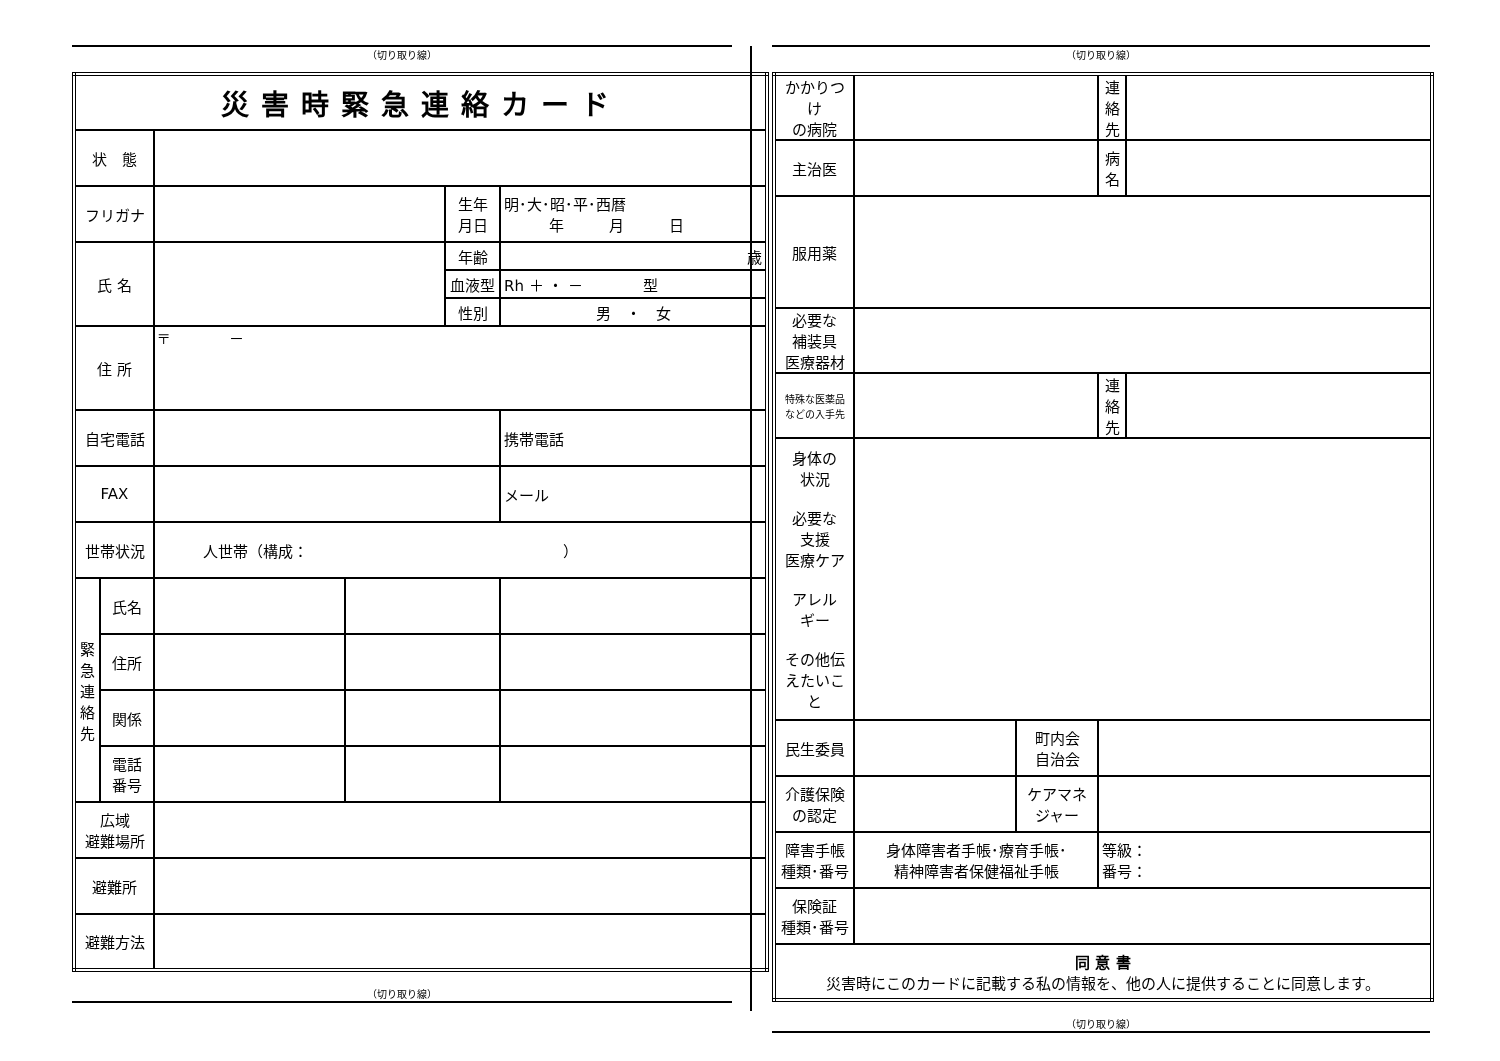（切り取り線）
| 災害時緊急連絡カード | | | | | |
| 状 態 | | | | | |
| フリガナ | | | | 生年 月日 | 明･大･昭･平･西暦 年 月 日 |
| 氏 名 | | | | 年齢 | 歳 |
| | | | | 血液型 | Rh ＋ ・ － 型 |
| | | | | 性別 | 男 ・ 女 |
| 住 所 | | 〒 － | | | |
| 自宅電話 | | | | | 携帯電話 |
| FAX | | | | | メール |
| 世帯状況 | | 人世帯（構成： ） | | | |
| 緊急連絡先 | 氏名 | | | | |
| | 住所 | | | | |
| | 関係 | | | | |
| | 電話 番号 | | | | |
| 広域 避難場所 | | | | | |
| 避難所 | | | | | |
| 避難方法 | | | | | |
（切り取り線）
（切り取り線）
| かかりつけ の病院 | | | 連絡先 | |
| 主治医 | | | 病名 | |
| 服用薬 | | | | |
| 必要な 補装具 医療器材 | | | | |
| 特殊な医薬品 などの入手先 | | | 連絡先 | |
| 身体の 状況 必要な 支援 医療ケア アレル ギー その他伝 えたいこと | | | | |
| 民生委員 | | 町内会 自治会 | | |
| 介護保険 の認定 | | ケアマネ ジャー | | |
| 障害手帳 種類･番号 | 身体障害者手帳･療育手帳･ 精神障害者保健福祉手帳 | | 等級： 番号： | |
| 保険証 種類･番号 | | | | |
| 同 意 書 災害時にこのカードに記載する私の情報を、他の人に提供することに同意します。 | | | | |
（切り取り線）